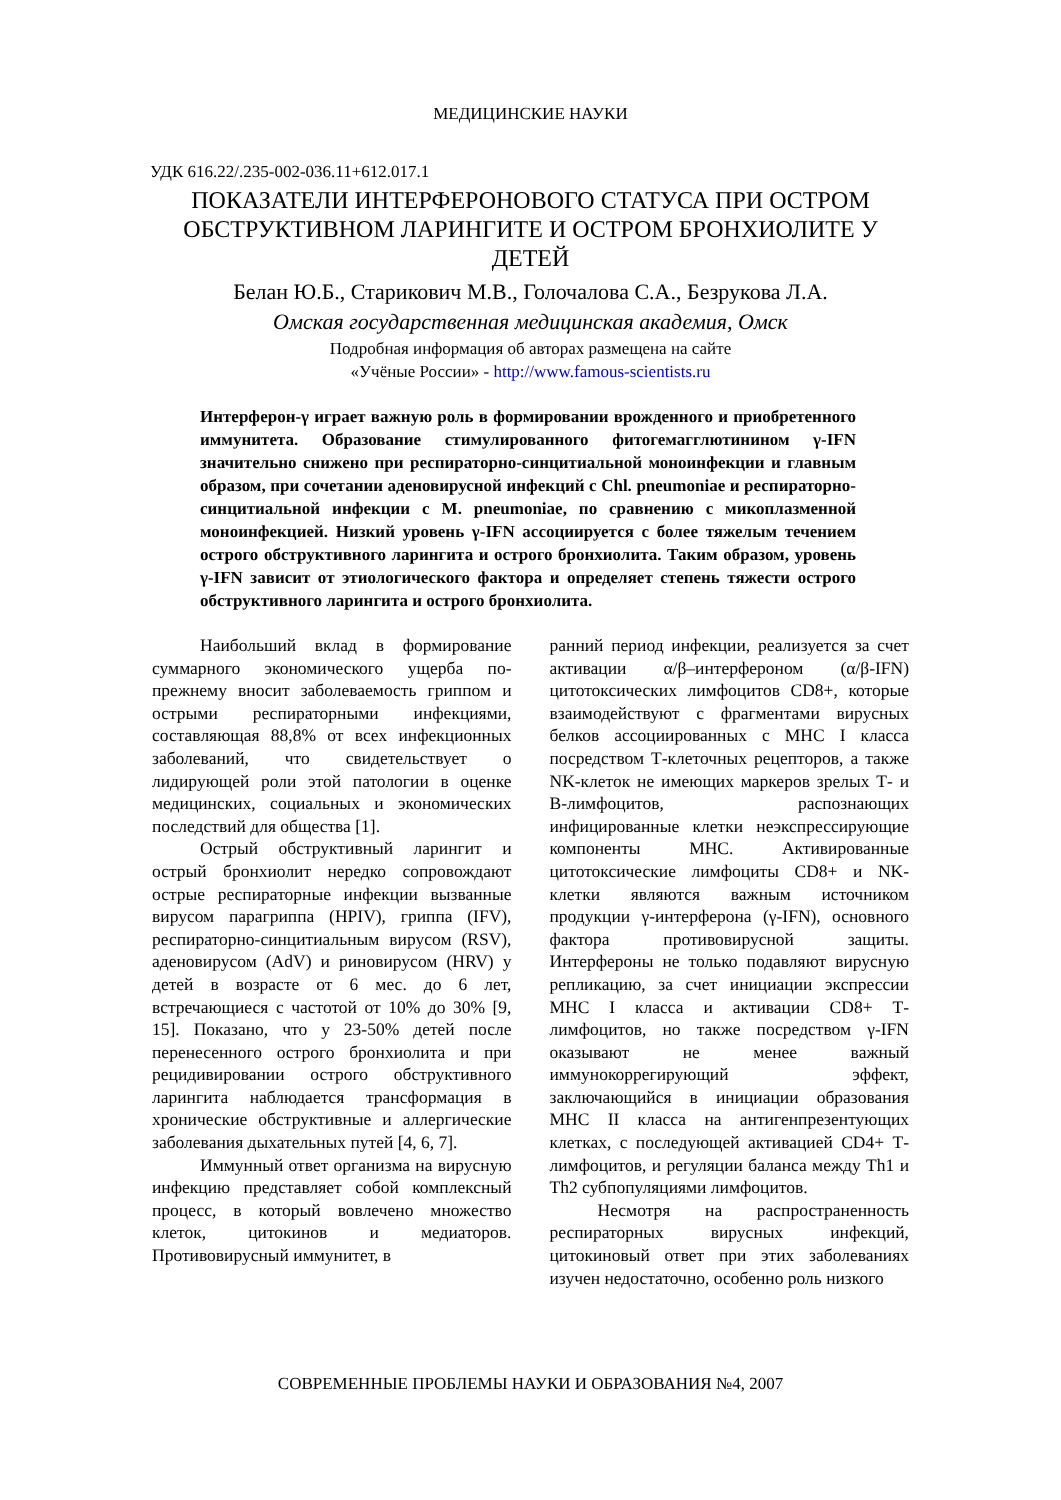МЕДИЦИНСКИЕ НАУКИ
УДК 616.22/.235-002-036.11+612.017.1
ПОКАЗАТЕЛИ ИНТЕРФЕРОНОВОГО СТАТУСА ПРИ ОСТРОМ ОБСТРУКТИВНОМ ЛАРИНГИТЕ И ОСТРОМ БРОНХИОЛИТЕ У ДЕТЕЙ
Белан Ю.Б., Старикович М.В., Голочалова С.А., Безрукова Л.А.
Омская государственная медицинская академия, Омск
Подробная информация об авторах размещена на сайте
«Учёные России» - http://www.famous-scientists.ru
Интерферон-γ играет важную роль в формировании врожденного и приобретенного иммунитета. Образование стимулированного фитогемагглютинином γ-IFN значительно снижено при респираторно-синцитиальной моноинфекции и главным образом, при сочетании аденовирусной инфекций с Chl. pneumoniae и респираторно-синцитиальной инфекции с M. pneumoniae, по сравнению с микоплазменной моноинфекцией. Низкий уровень γ-IFN ассоциируется с более тяжелым течением острого обструктивного ларингита и острого бронхиолита. Таким образом, уровень γ-IFN зависит от этиологического фактора и определяет степень тяжести острого обструктивного ларингита и острого бронхиолита.
Наибольший вклад в формирование суммарного экономического ущерба по-прежнему вносит заболеваемость гриппом и острыми респираторными инфекциями, составляющая 88,8% от всех инфекционных заболеваний, что свидетельствует о лидирующей роли этой патологии в оценке медицинских, социальных и экономических последствий для общества [1].
Острый обструктивный ларингит и острый бронхиолит нередко сопровождают острые респираторные инфекции вызванные вирусом парагриппа (HPIV), гриппа (IFV), респираторно-синцитиальным вирусом (RSV), аденовирусом (AdV) и риновирусом (HRV) у детей в возрасте от 6 мес. до 6 лет, встречающиеся с частотой от 10% до 30% [9, 15]. Показано, что у 23-50% детей после перенесенного острого бронхиолита и при рецидивировании острого обструктивного ларингита наблюдается трансформация в хронические обструктивные и аллергические заболевания дыхательных путей [4, 6, 7].
Иммунный ответ организма на вирусную инфекцию представляет собой комплексный процесс, в который вовлечено множество клеток, цитокинов и медиаторов. Противовирусный иммунитет, в
ранний период инфекции, реализуется за счет активации α/β–интерфероном (α/β-IFN) цитотоксических лимфоцитов CD8+, которые взаимодействуют с фрагментами вирусных белков ассоциированных с MHC I класса посредством Т-клеточных рецепторов, а также NK-клеток не имеющих маркеров зрелых Т- и В-лимфоцитов, распознающих инфицированные клетки неэкспрессирующие компоненты MHC. Активированные цитотоксические лимфоциты CD8+ и NK-клетки являются важным источником продукции γ-интерферона (γ-IFN), основного фактора противовирусной защиты. Интерфероны не только подавляют вирусную репликацию, за счет инициации экспрессии MHC I класса и активации CD8+ Т-лимфоцитов, но также посредством γ-IFN оказывают не менее важный иммунокоррегирующий эффект, заключающийся в инициации образования MHC II класса на антигенпрезентующих клетках, с последующей активацией CD4+ Т-лимфоцитов, и регуляции баланса между Th1 и Th2 субпопуляциями лимфоцитов.
Несмотря на распространенность респираторных вирусных инфекций, цитокиновый ответ при этих заболеваниях изучен недостаточно, особенно роль низкого
СОВРЕМЕННЫЕ ПРОБЛЕМЫ НАУКИ И ОБРАЗОВАНИЯ №4, 2007